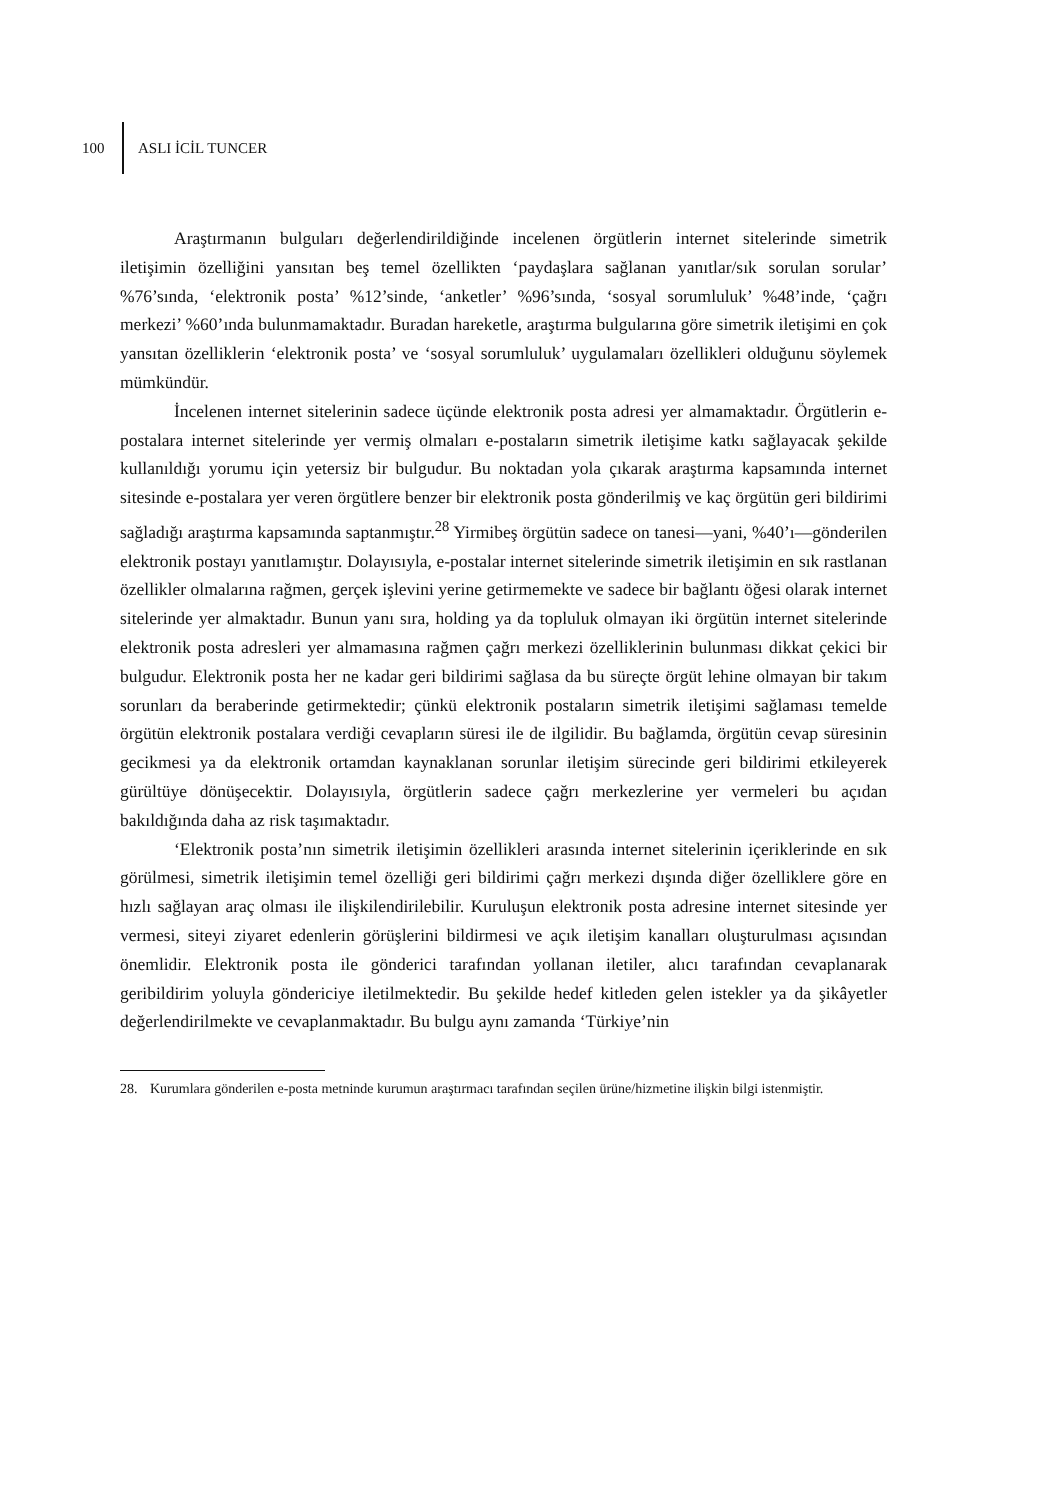100 ASLI İCİL TUNCER
Araştırmanın bulguları değerlendirildiğinde incelenen örgütlerin internet sitelerinde simetrik iletişimin özelliğini yansıtan beş temel özellikten ‘paydaşlara sağlanan yanıtlar/sık sorulan sorular’ %76’sında, ‘elektronik posta’ %12’sinde, ‘anketler’ %96’sında, ‘sosyal sorumluluk’ %48’inde, ‘çağrı merkezi’ %60’ında bulunmamaktadır. Buradan hareketle, araştırma bulgularına göre simetrik iletişimi en çok yansıtan özelliklerin ‘elektronik posta’ ve ‘sosyal sorumluluk’ uygulamaları özellikleri olduğunu söylemek mümkündür.
İncelenen internet sitelerinin sadece üçünde elektronik posta adresi yer almamaktadır. Örgütlerin e-postalara internet sitelerinde yer vermiş olmaları e-postaların simetrik iletişime katkı sağlayacak şekilde kullanıldığı yorumu için yetersiz bir bulgudur. Bu noktadan yola çıkarak araştırma kapsamında internet sitesinde e-postalara yer veren örgütlere benzer bir elektronik posta gönderilmiş ve kaç örgütün geri bildirimi sağladığı araştırma kapsamında saptanmıştır.<sup>28</sup> Yirmibeş örgütün sadece on tanesi—yani, %40’ı—gönderilen elektronik postayı yanıtlamıştır. Dolayısıyla, e-postalar internet sitelerinde simetrik iletişimin en sık rastlanan özellikler olmalarına rağmen, gerçek işlevini yerine getirmemekte ve sadece bir bağlantı öğesi olarak internet sitelerinde yer almaktadır. Bunun yanı sıra, holding ya da topluluk olmayan iki örgütün internet sitelerinde elektronik posta adresleri yer almamasına rağmen çağrı merkezi özelliklerinin bulunması dikkat çekici bir bulgudur. Elektronik posta her ne kadar geri bildirimi sağlasa da bu süreçte örgüt lehine olmayan bir takım sorunları da beraberinde getirmektedir; çünkü elektronik postaların simetrik iletişimi sağlaması temelde örgütün elektronik postalara verdiği cevapların süresi ile de ilgilidir. Bu bağlamda, örgütün cevap süresinin gecikmesi ya da elektronik ortamdan kaynaklanan sorunlar iletişim sürecinde geri bildirimi etkileyerek gürültüye dönüşecektir. Dolayısıyla, örgütlerin sadece çağrı merkezlerine yer vermeleri bu açıdan bakıldığında daha az risk taşımaktadır.
‘Elektronik posta’nın simetrik iletişimin özellikleri arasında internet sitelerinin içeriklerinde en sık görülmesi, simetrik iletişimin temel özelliği geri bildirimi çağrı merkezi dışında diğer özelliklere göre en hızlı sağlayan araç olması ile ilişkilendirilebilir. Kuruluşun elektronik posta adresine internet sitesinde yer vermesi, siteyi ziyaret edenlerin görüşlerini bildirmesi ve açık iletişim kanalları oluşturulması açısından önemlidir. Elektronik posta ile gönderici tarafından yollanan iletiler, alıcı tarafından cevaplanarak geribildirim yoluyla göndericiye iletilmektedir. Bu şekilde hedef kitleden gelen istekler ya da şikâyetler değerlendirilmekte ve cevaplanmaktadır. Bu bulgu aynı zamanda ‘Türkiye’nin
28. Kurumlara gönderilen e-posta metninde kurumun araştırmacı tarafından seçilen ürüne/hizmetine ilişkin bilgi istenmiştir.